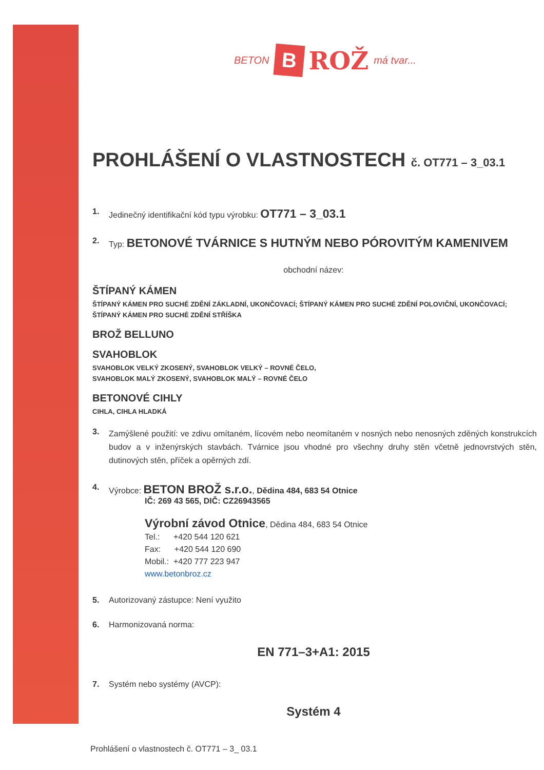BETON B ROŽ má tvar...
PROHLÁŠENÍ O VLASTNOSTECH č. OT771 – 3_03.1
1. Jedinečný identifikační kód typu výrobku: OT771 – 3_03.1
2. Typ: BETONOVÉ TVÁRNICE S HUTNÝM NEBO PÓROVITÝM KAMENIVEM
obchodní název:
ŠTÍPANÝ KÁMEN
ŠTÍPANÝ KÁMEN PRO SUCHÉ ZDĚNÍ ZÁKLADNÍ, UKONČOVACÍ; ŠTÍPANÝ KÁMEN PRO SUCHÉ ZDĚNÍ POLOVIČNÍ, UKONČOVACÍ;
ŠTÍPANÝ KÁMEN PRO SUCHÉ ZDĚNÍ STŘÍŠKA
BROŽ BELLUNO
SVAHOBLOK
SVAHOBLOK VELKÝ ZKOSENÝ, SVAHOBLOK VELKÝ – ROVNÉ ČELO,
SVAHOBLOK MALÝ ZKOSENÝ, SVAHOBLOK MALÝ – ROVNÉ ČELO
BETONOVÉ CIHLY
CIHLA, CIHLA HLADKÁ
3.
Zamýšlené použití: ve zdivu omítaném, lícovém nebo neomítaném v nosných nebo nenosných zděných konstrukcích budov a v inženýrských stavbách. Tvárnice jsou vhodné pro všechny druhy stěn včetně jednovrstvých stěn, dutinových stěn, příček a opěrných zdí.
4. Výrobce: BETON BROŽ s.r.o., Dědina 484, 683 54 Otnice
IČ: 269 43 565, DIČ: CZ26943565
Výrobní závod Otnice, Dědina 484, 683 54 Otnice
Tel.: +420 544 120 621
Fax: +420 544 120 690
Mobil.: +420 777 223 947
www.betonbroz.cz
5. Autorizovaný zástupce: Není využito
6. Harmonizovaná norma:
EN 771–3+A1: 2015
7. Systém nebo systémy (AVCP):
Systém 4
Prohlášení o vlastnostech č. OT771 – 3_ 03.1